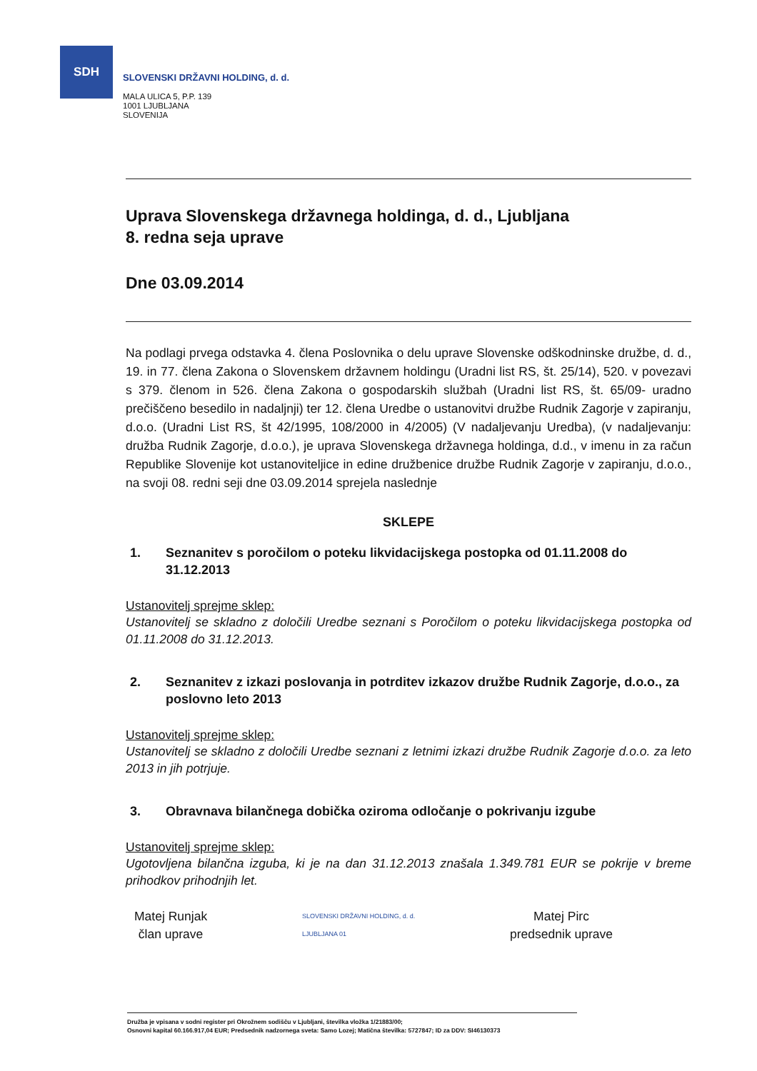SDH
SLOVENSKI DRŽAVNI HOLDING, d. d.
MALA ULICA 5, P.P. 139
1001 LJUBLJANA
SLOVENIJA
Uprava Slovenskega državnega holdinga, d. d., Ljubljana
8. redna seja uprave
Dne 03.09.2014
Na podlagi prvega odstavka 4. člena Poslovnika o delu uprave Slovenske odškodninske družbe, d. d., 19. in 77. člena Zakona o Slovenskem državnem holdingu (Uradni list RS, št. 25/14), 520. v povezavi s 379. členom in 526. člena Zakona o gospodarskih službah (Uradni list RS, št. 65/09- uradno prečiščeno besedilo in nadaljnji) ter 12. člena Uredbe o ustanovitvi družbe Rudnik Zagorje v zapiranju, d.o.o. (Uradni List RS, št 42/1995, 108/2000 in 4/2005) (V nadaljevanju Uredba), (v nadaljevanju: družba Rudnik Zagorje, d.o.o.), je uprava Slovenskega državnega holdinga, d.d., v imenu in za račun Republike Slovenije kot ustanoviteljice in edine družbenice družbe Rudnik Zagorje v zapiranju, d.o.o., na svoji 08. redni seji dne 03.09.2014 sprejela naslednje
SKLEPE
1. Seznanitev s poročilom o poteku likvidacijskega postopka od 01.11.2008 do 31.12.2013
Ustanovitelj sprejme sklep:
Ustanovitelj se skladno z določili Uredbe seznani s Poročilom o poteku likvidacijskega postopka od 01.11.2008 do 31.12.2013.
2. Seznanitev z izkazi poslovanja in potrditev izkazov družbe Rudnik Zagorje, d.o.o., za poslovno leto 2013
Ustanovitelj sprejme sklep:
Ustanovitelj se skladno z določili Uredbe seznani z letnimi izkazi družbe Rudnik Zagorje d.o.o. za leto 2013 in jih potrjuje.
3. Obravnava bilančnega dobička oziroma odločanje o pokrivanju izgube
Ustanovitelj sprejme sklep:
Ugotovljena bilančna izguba, ki je na dan 31.12.2013 znašala 1.349.781 EUR se pokrije v breme prihodkov prihodnjih let.
Matej Runjak
član uprave
SLOVENSKI DRŽAVNI HOLDING, d. d.
LJUBLJANA 01
Matej Pirc
predsednik uprave
Družba je vpisana v sodni register pri Okrožnem sodišču v Ljubljani, številka vložka 1/21883/00;
Osnovni kapital 60.166.917,04 EUR; Predsednik nadzornega sveta: Samo Lozej; Matična številka: 5727847; ID za DDV: SI46130373